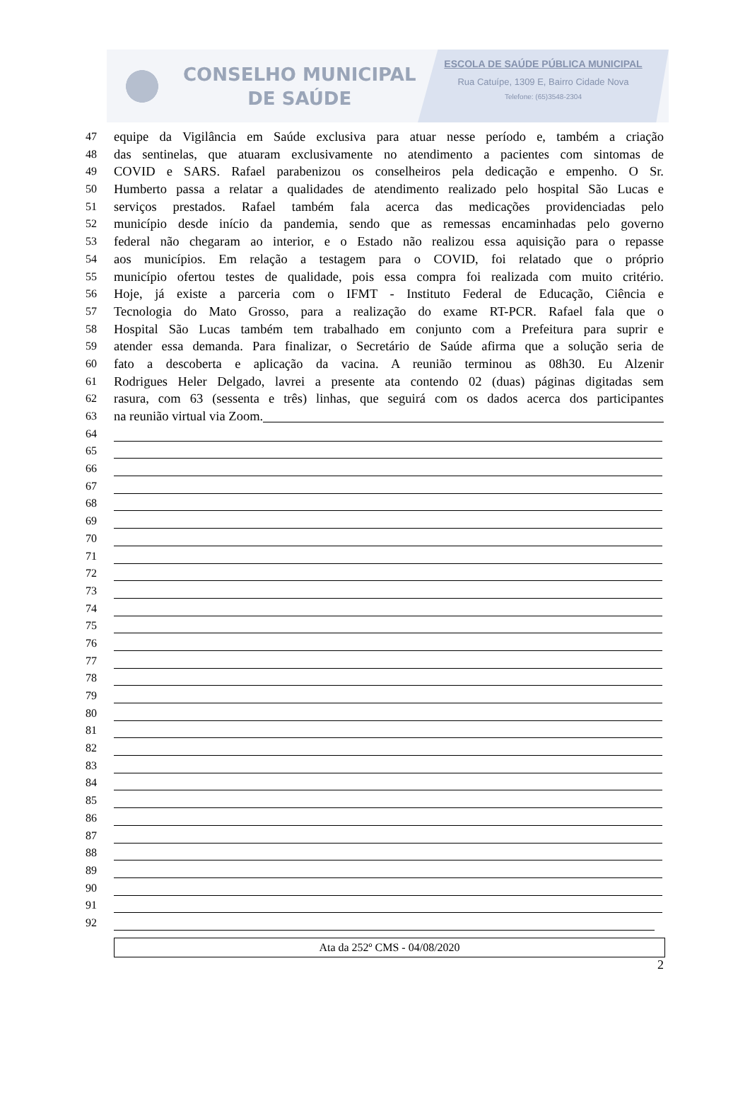CONSELHO MUNICIPAL
DE SAÚDE
ESCOLA DE SAÚDE PÚBLICA MUNICIPAL
Rua Catuípe, 1309 E, Bairro Cidade Nova
Telefone: (65)3548-2304
47 equipe da Vigilância em Saúde exclusiva para atuar nesse período e, também a criação
48 das sentinelas, que atuaram exclusivamente no atendimento a pacientes com sintomas de
49 COVID e SARS. Rafael parabenizou os conselheiros pela dedicação e empenho. O Sr.
50 Humberto passa a relatar a qualidades de atendimento realizado pelo hospital São Lucas e
51 serviços prestados. Rafael também fala acerca das medicações providenciadas pelo
52 município desde início da pandemia, sendo que as remessas encaminhadas pelo governo
53 federal não chegaram ao interior, e o Estado não realizou essa aquisição para o repasse
54 aos municípios. Em relação a testagem para o COVID, foi relatado que o próprio
55 município ofertou testes de qualidade, pois essa compra foi realizada com muito critério.
56 Hoje, já existe a parceria com o IFMT - Instituto Federal de Educação, Ciência e
57 Tecnologia do Mato Grosso, para a realização do exame RT-PCR. Rafael fala que o
58 Hospital São Lucas também tem trabalhado em conjunto com a Prefeitura para suprir e
59 atender essa demanda. Para finalizar, o Secretário de Saúde afirma que a solução seria de
60 fato a descoberta e aplicação da vacina. A reunião terminou as 08h30. Eu Alzenir
61 Rodrigues Heler Delgado, lavrei a presente ata contendo 02 (duas) páginas digitadas sem
62 rasura, com 63 (sessenta e três) linhas, que seguirá com os dados acerca dos participantes
63 na reunião virtual via Zoom.
64
65
66
67
68
69
70
71
72
73
74
75
76
77
78
79
80
81
82
83
84
85
86
87
88
89
90
91
92
Ata da 252º CMS - 04/08/2020
2